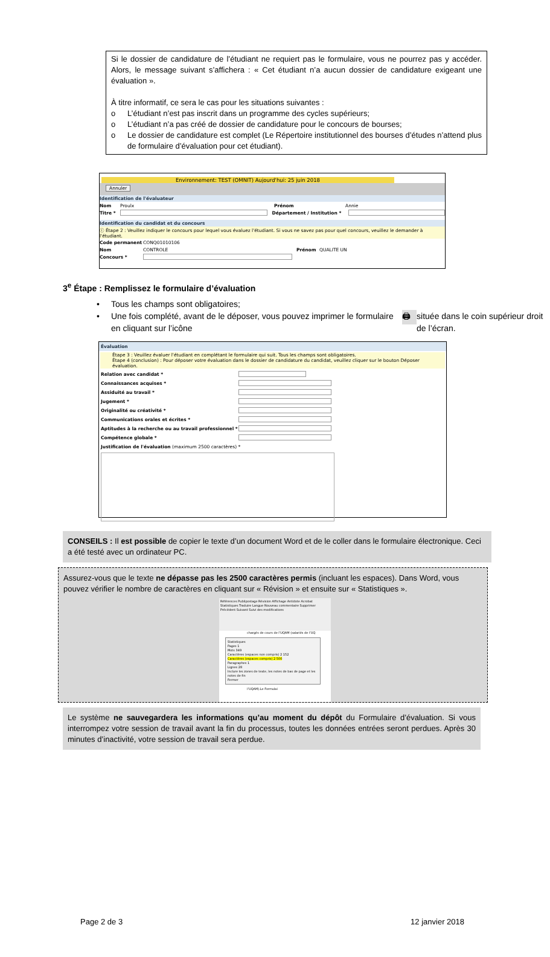Si le dossier de candidature de l’étudiant ne requiert pas le formulaire, vous ne pourrez pas y accéder. Alors, le message suivant s’affichera : « Cet étudiant n’a aucun dossier de candidature exigeant une évaluation ».
À titre informatif, ce sera le cas pour les situations suivantes :
o L’étudiant n’est pas inscrit dans un programme des cycles supérieurs;
o L’étudiant n’a pas créé de dossier de candidature pour le concours de bourses;
o Le dossier de candidature est complet (Le Répertoire institutionnel des bourses d’études n’attend plus de formulaire d’évaluation pour cet étudiant).
Environnement: TEST (OMNIT) Aujourd'hui: 25 juin 2018
Annuler
Identification de l'évaluateur
Nom Proulx Prénom Annie
Titre * Département / Institution *
Identification du candidat et du concours
ⓘ Étape 2 : Veuillez indiquer le concours pour lequel vous évaluez l'étudiant. Si vous ne savez pas pour quel concours, veuillez le demander à l'étudiant.
Code permanent CONQ01010106
Nom CONTROLE Prénom QUALITE UN
Concours *
3<sup>e</sup> Étape : Remplissez le formulaire d’évaluation
• Tous les champs sont obligatoires;
• Une fois complété, avant de le déposer, vous pouvez imprimer le formulaire en cliquant sur l’icône 🖨 située dans le coin supérieur droit de l’écran.
Évaluation
Étape 3 : Veuillez évaluer l'étudiant en complétant le formulaire qui suit. Tous les champs sont obligatoires.
Étape 4 (conclusion) : Pour déposer votre évaluation dans le dossier de candidature du candidat, veuillez cliquer sur le bouton Déposer évaluation.
Relation avec candidat *
Connaissances acquises *
Assiduité au travail *
Jugement *
Originalité ou créativité *
Communications orales et écrites *
Aptitudes à la recherche ou au travail professionnel *
Compétence globale *
Justification de l'évaluation (maximum 2500 caractères) *
CONSEILS : Il est possible de copier le texte d’un document Word et de le coller dans le formulaire électronique. Ceci a été testé avec un ordinateur PC.
Assurez-vous que le texte ne dépasse pas les 2500 caractères permis (incluant les espaces). Dans Word, vous pouvez vérifier le nombre de caractères en cliquant sur « Révision » et ensuite sur « Statistiques ».
Références Publipostage Révision Affichage Antidote Acrobat
Statistiques Traduire Langue Nouveau commentaire Supprimer Précédent Suivant Suivi des modifications
chargés de cours de l’UQAM (salariés de l’UQ
Statistiques
Pages 1
Mots 349
Caractères (espaces non compris) 2 152
Caractères (espaces compris) 2 500
Paragraphes 1
Lignes 28
Inclure les zones de texte, les notes de bas de page et les notes de fin
Fermer
l’UQAM).Le Formulai
Le système ne sauvegardera les informations qu’au moment du dépôt du Formulaire d’évaluation. Si vous interrompez votre session de travail avant la fin du processus, toutes les données entrées seront perdues. Après 30 minutes d’inactivité, votre session de travail sera perdue.
Page 2 de 3 12 janvier 2018